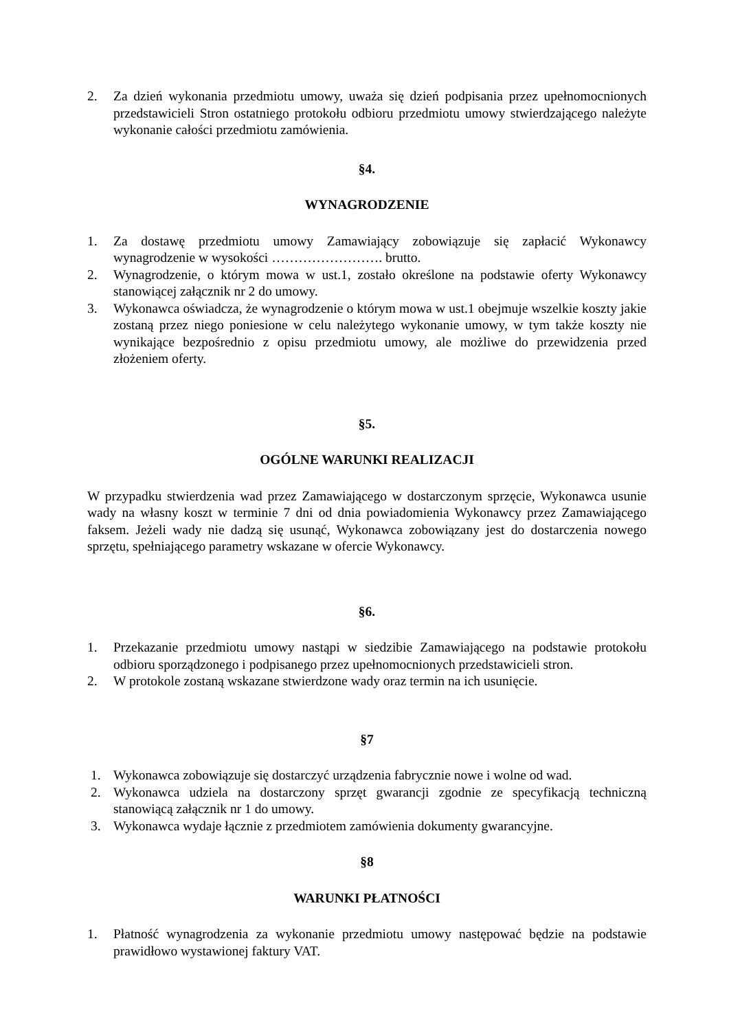2. Za dzień wykonania przedmiotu umowy, uważa się dzień podpisania przez upełnomocnionych przedstawicieli Stron ostatniego protokołu odbioru przedmiotu umowy stwierdzającego należyte wykonanie całości przedmiotu zamówienia.
§4.
WYNAGRODZENIE
1. Za dostawę przedmiotu umowy Zamawiający zobowiązuje się zapłacić Wykonawcy wynagrodzenie w wysokości ……………………. brutto.
2. Wynagrodzenie, o którym mowa w ust.1, zostało określone na podstawie oferty Wykonawcy stanowiącej załącznik nr 2 do umowy.
3. Wykonawca oświadcza, że wynagrodzenie o którym mowa w ust.1 obejmuje wszelkie koszty jakie zostaną przez niego poniesione w celu należytego wykonanie umowy, w tym także koszty nie wynikające bezpośrednio z opisu przedmiotu umowy, ale możliwe do przewidzenia przed złożeniem oferty.
§5.
OGÓLNE WARUNKI REALIZACJI
W przypadku stwierdzenia wad przez Zamawiającego w dostarczonym sprzęcie, Wykonawca usunie wady na własny koszt w terminie 7 dni od dnia powiadomienia Wykonawcy przez Zamawiającego faksem. Jeżeli wady nie dadzą się usunąć, Wykonawca zobowiązany jest do dostarczenia nowego sprzętu, spełniającego parametry wskazane w ofercie Wykonawcy.
§6.
1. Przekazanie przedmiotu umowy nastąpi w siedzibie Zamawiającego na podstawie protokołu odbioru sporządzonego i podpisanego przez upełnomocnionych przedstawicieli stron.
2. W protokole zostaną wskazane stwierdzone wady oraz termin na ich usunięcie.
§7
1. Wykonawca zobowiązuje się dostarczyć urządzenia fabrycznie nowe i wolne od wad.
2. Wykonawca udziela na dostarczony sprzęt gwarancji zgodnie ze specyfikacją techniczną stanowiącą załącznik nr 1 do umowy.
3. Wykonawca wydaje łącznie z przedmiotem zamówienia dokumenty gwarancyjne.
§8
WARUNKI PŁATNOŚCI
1. Płatność wynagrodzenia za wykonanie przedmiotu umowy następować będzie na podstawie prawidłowo wystawionej faktury VAT.